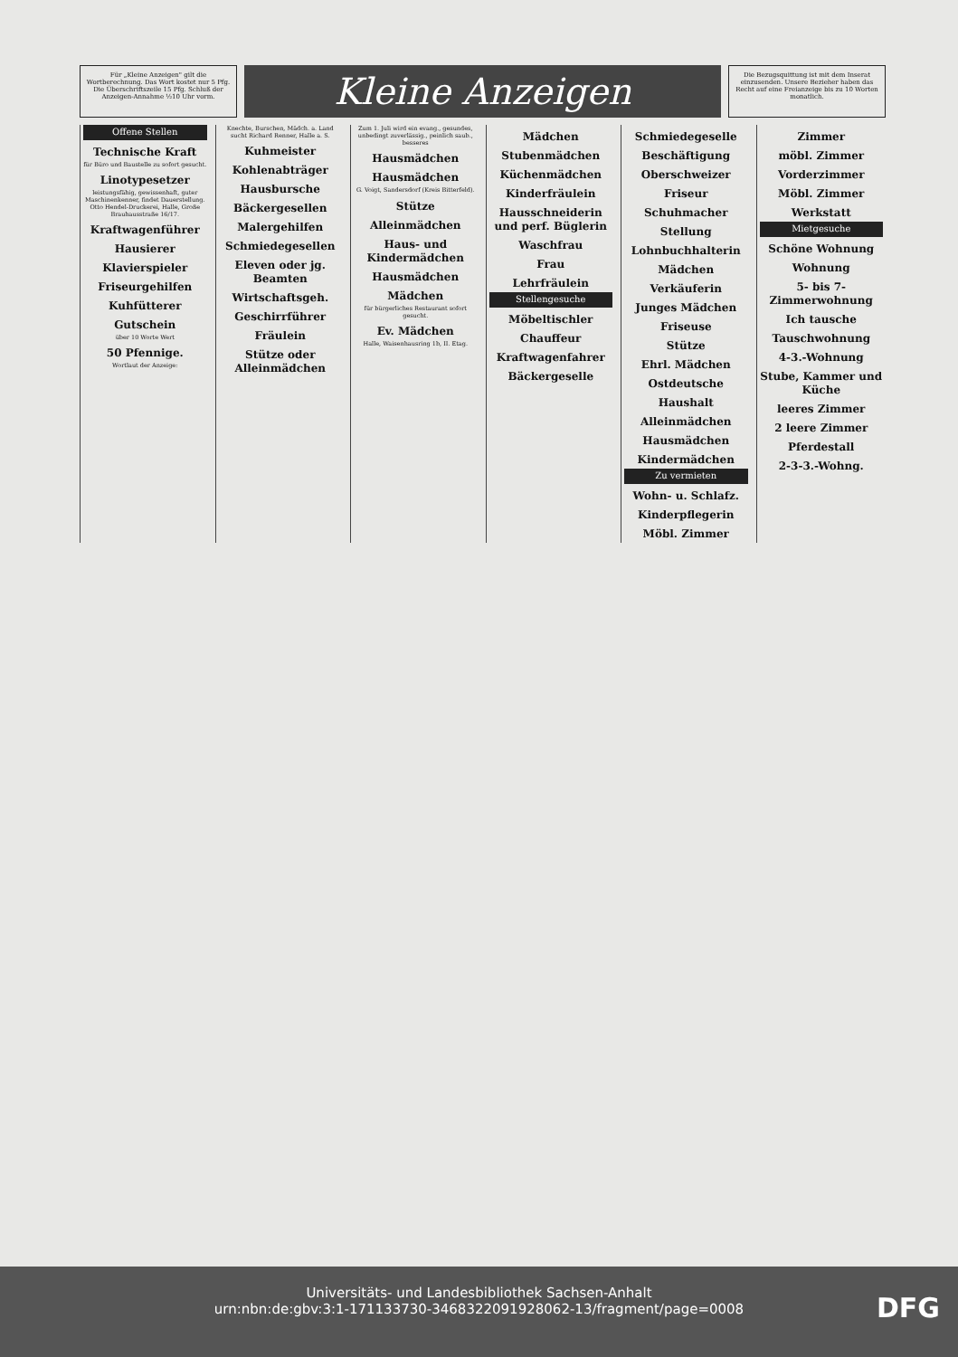Für „Kleine Anzeigen" gilt die Wortberechnung. Das Wort kostet nur 5 Pfg. Die Überschriftszeile 15 Pfg. Schluß der Anzeigen-Annahme ½10 Uhr vorm.
Kleine Anzeigen
Die Bezugsquittung ist mit dem Inserat einzusenden. Unsere Bezieher haben das Recht auf eine Freianzeige bis zu 10 Worten monatlich.
Offene Stellen
Technische Kraft
für Büro und Baustelle zu sofort gesucht.
Linotypesetzer
leistungsfähig, gewissenhaft, guter Maschinenkenner, findet Dauerstellung. Otto Hendel-Druckerei, Halle, Große Brauhausstraße 16/17.
Kraftwagenführer
Hausierer
Klavierspieler
Friseurgehilfen
Kuhfütterer
Gutschein
über 10 Worte Wert
50 Pfennige.
Wortlaut der Anzeige:
Knechte, Burschen, Mädch. a. Land sucht Richard Renner, Halle a. S.
Kuhmeister
Kohlenabträger
Hausbursche
Bäckergesellen
Malergehilfen
Schmiedegesellen
Eleven oder jg. Beamten
Wirtschaftsgeh.
Geschirrführer
Fräulein
Stütze oder Alleinmädchen
Zum 1. Juli wird ein evang., gesundes, unbedingt zuverlässig., peinlich saub., besseres
Hausmädchen
Hausmädchen
G. Voigt, Sandersdorf (Kreis Bitterfeld).
Stütze
Alleinmädchen
Haus- und Kindermädchen
Hausmädchen
Mädchen
für bürgerliches Restaurant sofort gesucht.
Ev. Mädchen
Halle, Waisenhausring 1b, II. Etag.
Mädchen
Stubenmädchen
Küchenmädchen
Kinderfräulein
Hausschneiderin und perf. Büglerin
Waschfrau
Frau
Lehrfräulein
Stellengesuche
Möbeltischler
Chauffeur
Kraftwagenfahrer
Bäckergeselle
Schmiedegeselle
Beschäftigung
Oberschweizer
Friseur
Schuhmacher
Stellung
Lohnbuchhalterin
Mädchen
Verkäuferin
Junges Mädchen
Friseuse
Stütze
Ehrl. Mädchen
Ostdeutsche
Haushalt
Alleinmädchen
Hausmädchen
Kindermädchen
Zu vermieten
Wohn- u. Schlafz.
Kinderpflegerin
Möbl. Zimmer
Zimmer
möbl. Zimmer
Vorderzimmer
Möbl. Zimmer
Werkstatt
Mietgesuche
Schöne Wohnung
Wohnung
5- bis 7-Zimmerwohnung
Ich tausche
Tauschwohnung
4-3.-Wohnung
Stube, Kammer und Küche
leeres Zimmer
2 leere Zimmer
Pferdestall
2-3-3.-Wohng.
Universitäts- und Landesbibliothek Sachsen-Anhalt
urn:nbn:de:gbv:3:1-171133730-3468322091928062-13/fragment/page=0008
DFG